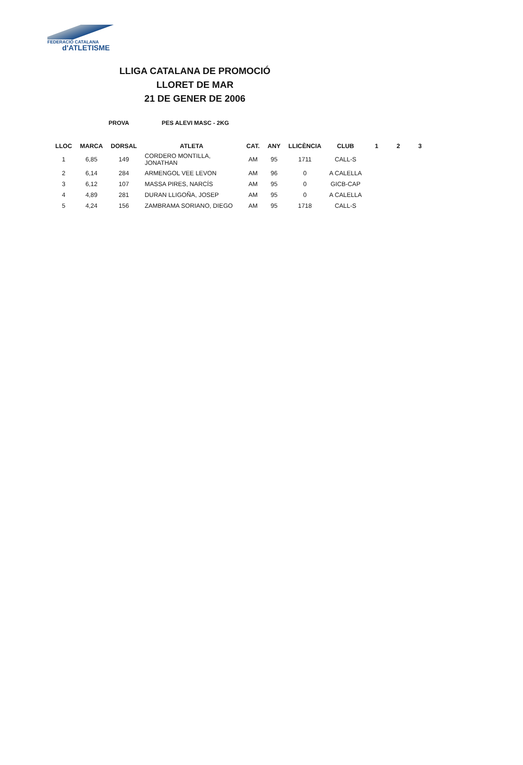FEDERACIÓ CATALANA
d'ATLETISME
LLIGA CATALANA DE PROMOCIÓ
LLORET DE MAR
21 DE GENER DE 2006
PROVA PES ALEVI MASC - 2KG
| LLOC | MARCA | DORSAL | ATLETA | CAT. | ANY | LLICÈNCIA | CLUB | 1 | 2 | 3 |
| --- | --- | --- | --- | --- | --- | --- | --- | --- | --- | --- |
| 1 | 6,85 | 149 | CORDERO MONTILLA, JONATHAN | AM | 95 | 1711 | CALL-S | | | |
| 2 | 6,14 | 284 | ARMENGOL VEE LEVON | AM | 96 | 0 | A CALELLA | | | |
| 3 | 6,12 | 107 | MASSA PIRES, NARCÍS | AM | 95 | 0 | GICB-CAP | | | |
| 4 | 4,89 | 281 | DURAN LLIGOÑA, JOSEP | AM | 95 | 0 | A CALELLA | | | |
| 5 | 4,24 | 156 | ZAMBRAMA SORIANO, DIEGO | AM | 95 | 1718 | CALL-S | | | |